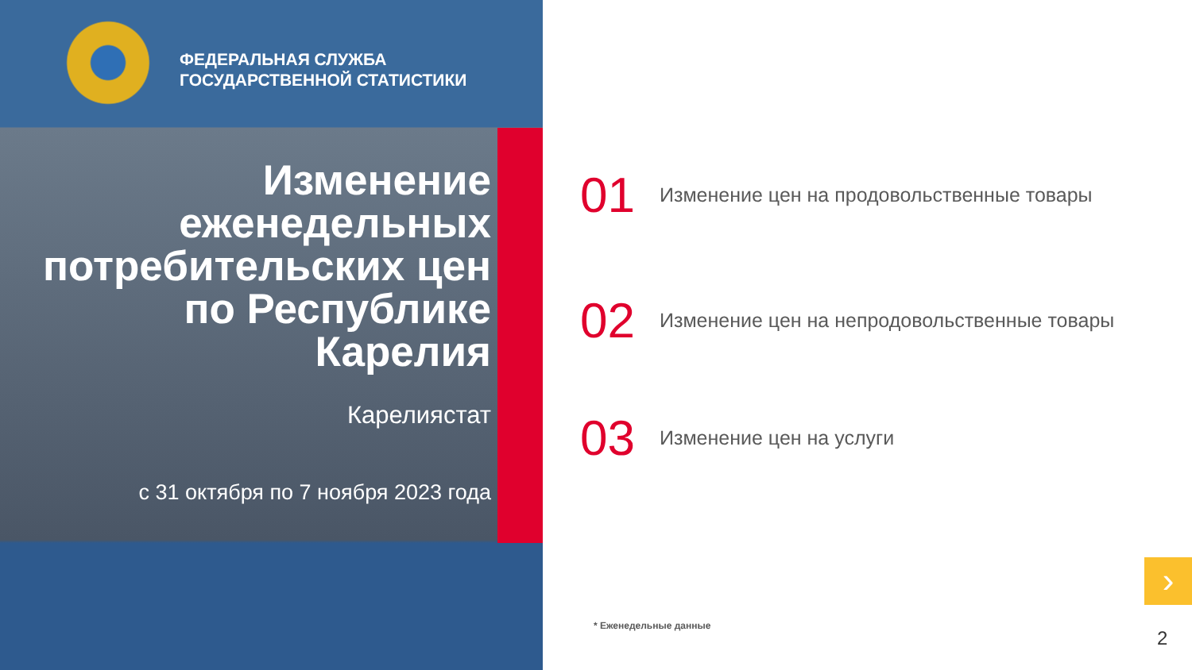ФЕДЕРАЛЬНАЯ СЛУЖБА
ГОСУДАРСТВЕННОЙ СТАТИСТИКИ
Изменение
еженедельных
потребительских цен
по Республике
Карелия
Карелиястат
с 31 октября по 7 ноября 2023 года
01 Изменение цен на продовольственные товары
02 Изменение цен на непродовольственные товары
03 Изменение цен на услуги
* Еженедельные данные
›
2